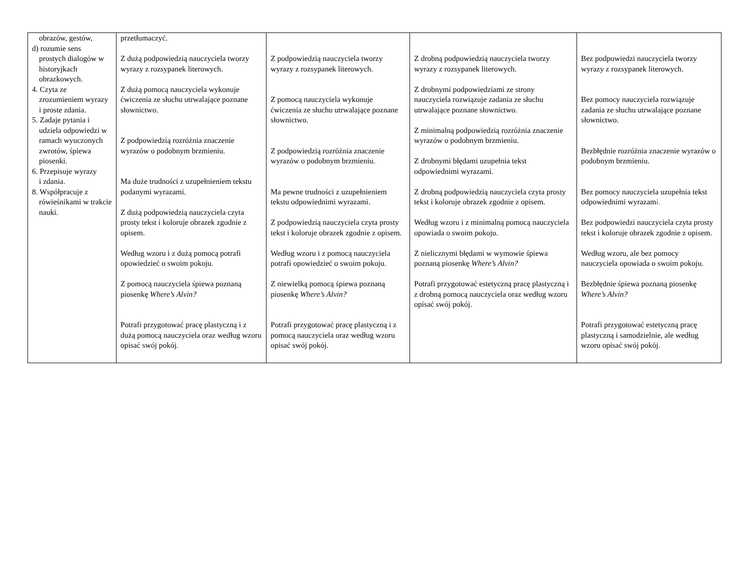| obrazów, gestów, d) rozumie sens prostych dialogów w historyjkach obrazkowych. 4. Czyta ze zrozumieniem wyrazy i proste zdania. 5. Zadaje pytania i udziela odpowiedzi w ramach wyuczonych zwrotów, śpiewa piosenki. 6. Przepisuje wyrazy i zdania. 8. Współpracuje z rówieśnikami w trakcie nauki. | przetłumaczyć. Z dużą podpowiedzią nauczyciela tworzy wyrazy z rozsypanek literowych. Z dużą pomocą nauczyciela wykonuje ćwiczenia ze słuchu utrwalające poznane słownictwo. Z podpowiedzią rozróżnia znaczenie wyrazów o podobnym brzmieniu. Ma duże trudności z uzupełnieniem tekstu podanymi wyrazami. Z dużą podpowiedzią nauczyciela czyta prosty tekst i koloruje obrazek zgodnie z opisem. Według wzoru i z dużą pomocą potrafi opowiedzieć o swoim pokoju. Z pomocą nauczyciela śpiewa poznaną piosenkę Where’s Alvin? Potrafi przygotować pracę plastyczną i z dużą pomocą nauczyciela oraz według wzoru opisać swój pokój. | Z podpowiedzią nauczyciela tworzy wyrazy z rozsypanek literowych. Z pomocą nauczyciela wykonuje ćwiczenia ze słuchu utrwalające poznane słownictwo. Z podpowiedzią rozróżnia znaczenie wyrazów o podobnym brzmieniu. Ma pewne trudności z uzupełnieniem tekstu odpowiednimi wyrazami. Z podpowiedzią nauczyciela czyta prosty tekst i koloruje obrazek zgodnie z opisem. Według wzoru i z pomocą nauczyciela potrafi opowiedzieć o swoim pokoju. Z niewielką pomocą śpiewa poznaną piosenkę Where’s Alvin? Potrafi przygotować pracę plastyczną i z pomocą nauczyciela oraz według wzoru opisać swój pokój. | Z drobną podpowiedzią nauczyciela tworzy wyrazy z rozsypanek literowych. Z drobnymi podpowiedziami ze strony nauczyciela rozwiązuje zadania ze słuchu utrwalające poznane słownictwo. Z minimalną podpowiedzią rozróżnia znaczenie wyrazów o podobnym brzmieniu. Z drobnymi błędami uzupełnia tekst odpowiednimi wyrazami. Z drobną podpowiedzią nauczyciela czyta prosty tekst i koloruje obrazek zgodnie z opisem. Według wzoru i z minimalną pomocą nauczyciela opowiada o swoim pokoju. Z nielicznymi błędami w wymowie śpiewa poznaną piosenkę Where’s Alvin? Potrafi przygotować estetyczną pracę plastyczną i z drobną pomocą nauczyciela oraz według wzoru opisać swój pokój. | Bez podpowiedzi nauczyciela tworzy wyrazy z rozsypanek literowych. Bez pomocy nauczyciela rozwiązuje zadania ze słuchu utrwalające poznane słownictwo. Bezbłędnie rozróżnia znaczenie wyrazów o podobnym brzmieniu. Bez pomocy nauczyciela uzupełnia tekst odpowiednimi wyrazam i. Bez podpowiedzi nauczyciela czyta prosty tekst i koloruje obrazek zgodnie z opisem. Według wzoru, ale bez pomocy nauczyciela opowiada o swoim pokoju. Bezbłędnie śpiewa poznaną piosenkę Where’s Alvin? Potrafi przygotować estetyczną pracę plastyczną i samodzielnie, ale według wzoru opisać swój pokój. |